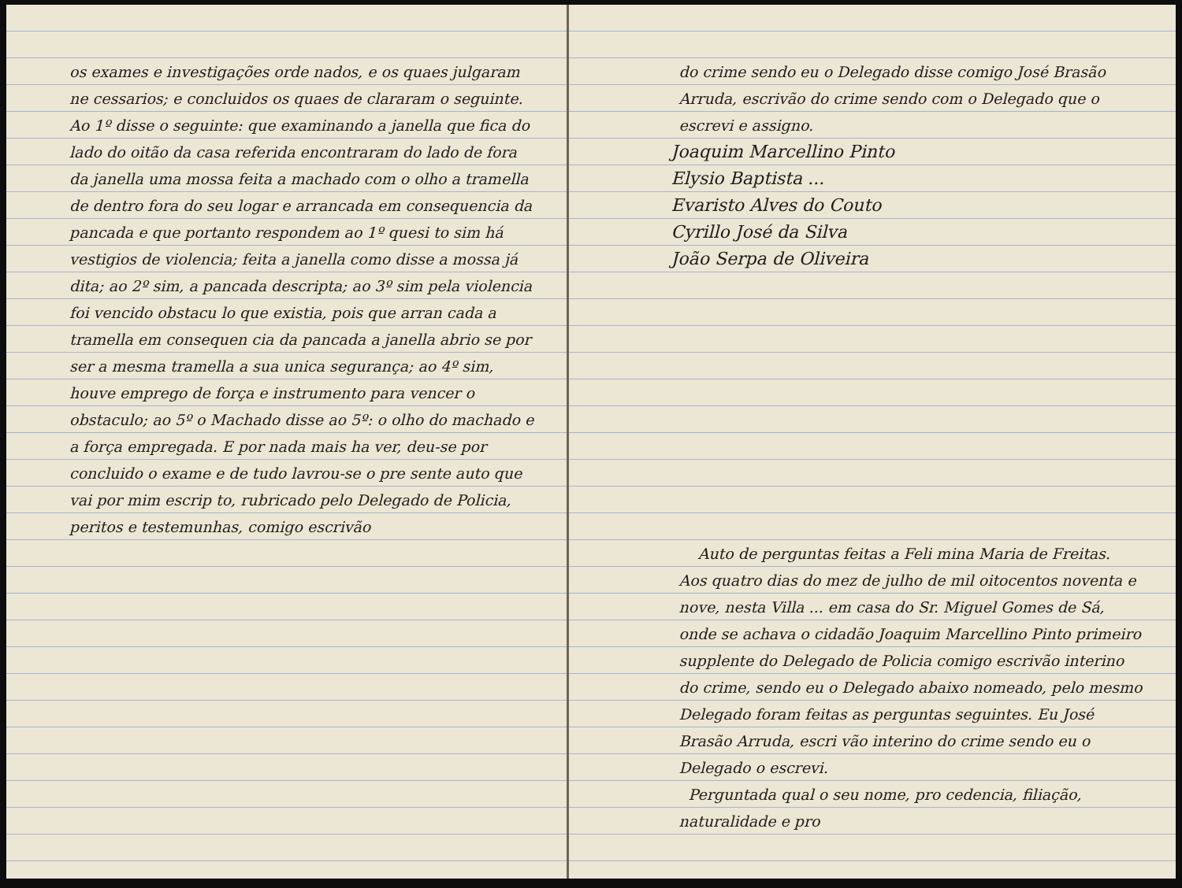os exames e investigações orde nados, e os quaes julgaram ne cessarios; e concluidos os quaes de clararam o seguinte. Ao 1º disse o seguinte: que examinando a janella que fica do lado do oitão da casa referida encontraram do lado de fora da janella uma mossa feita a machado com o olho a tramella de dentro fora do seu logar e arrancada em consequencia da pancada e que portanto respondem ao 1º quesi to sim há vestigios de violencia; feita a janella como disse a mossa já dita; ao 2º sim, a pancada descripta; ao 3º sim pela violencia foi vencido obstacu lo que existia, pois que arran cada a tramella em consequen cia da pancada a janella abrio se por ser a mesma tramella a sua unica segurança; ao 4º sim, houve emprego de força e instrumento para vencer o obstaculo; ao 5º o Machado disse ao 5º: o olho do machado e a força empregada. E por nada mais ha ver, deu-se por concluido o exame e de tudo lavrou-se o pre sente auto que vai por mim escrip to, rubricado pelo Delegado de Policia, peritos e testemunhas, comigo escrivão
do crime sendo eu o Delegado disse comigo José Brasão Arruda, escrivão do crime sendo com o Delegado que o escrevi e assigno.
Joaquim Marcellino Pinto
Elysio Baptista ...
Evaristo Alves do Couto
Cyrillo José da Silva
João Serpa de Oliveira
Auto de perguntas feitas a Feli mina Maria de Freitas.
Aos quatro dias do mez de julho de mil oitocentos noventa e nove, nesta Villa ... em casa do Sr. Miguel Gomes de Sá, onde se achava o cidadão Joaquim Marcellino Pinto primeiro supplente do Delegado de Policia comigo escrivão interino do crime, sendo eu o Delegado abaixo nomeado, pelo mesmo Delegado foram feitas as perguntas seguintes. Eu José Brasão Arruda, escri vão interino do crime sendo eu o Delegado o escrevi.
Perguntada qual o seu nome, pro cedencia, filiação, naturalidade e pro